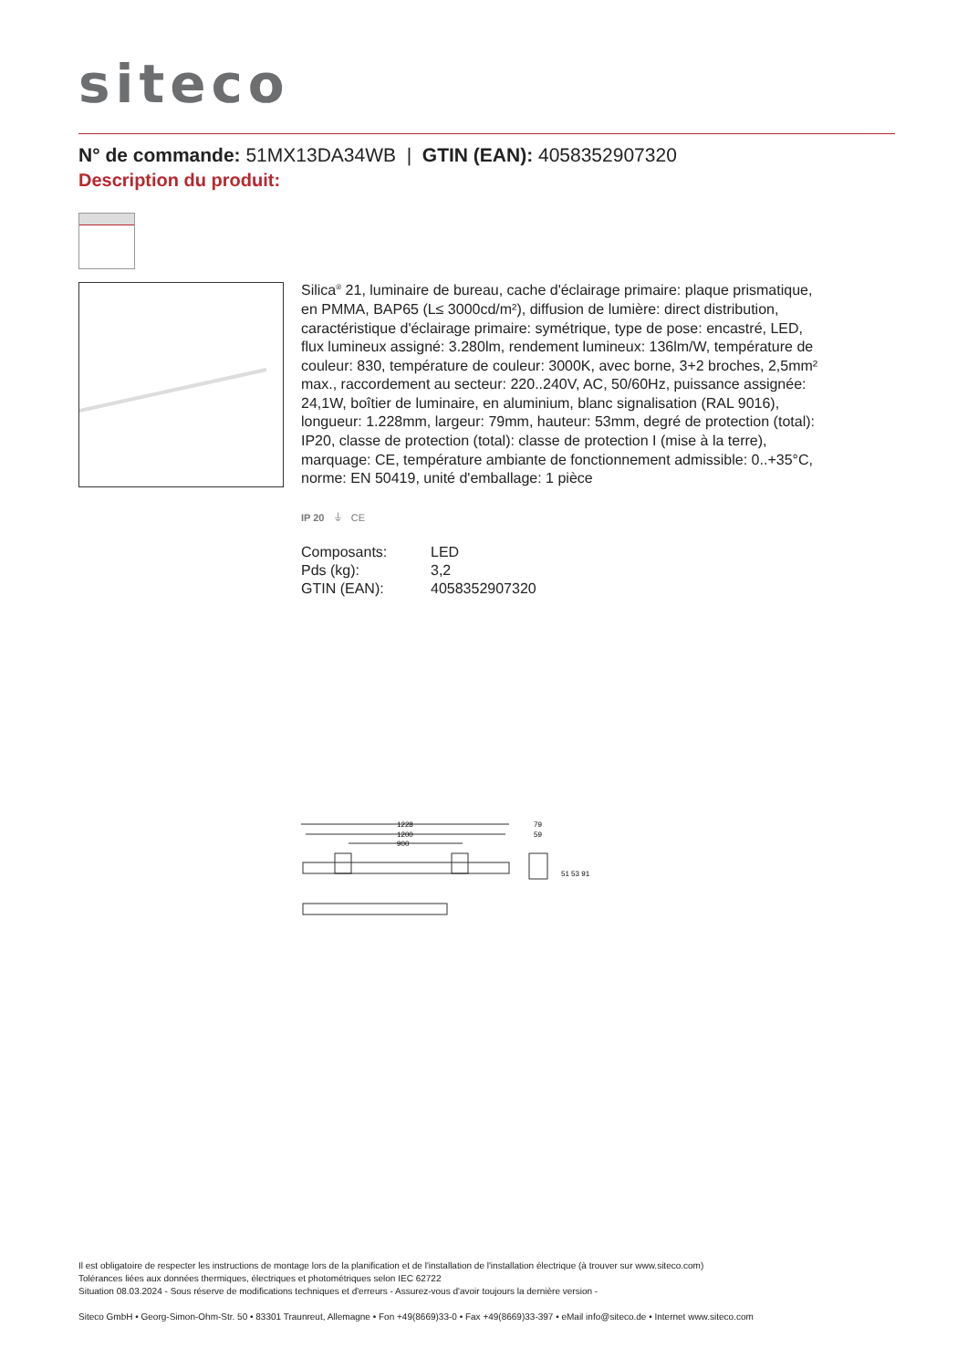siteco
N° de commande: 51MX13DA34WB | GTIN (EAN): 4058352907320
Description du produit:
Silica<sup>®</sup> 21, luminaire de bureau, cache d'éclairage primaire: plaque prismatique, en PMMA, BAP65 (L≤ 3000cd/m²), diffusion de lumière: direct distribution, caractéristique d'éclairage primaire: symétrique, type de pose: encastré, LED, flux lumineux assigné: 3.280lm, rendement lumineux: 136lm/W, température de couleur: 830, température de couleur: 3000K, avec borne, 3+2 broches, 2,5mm² max., raccordement au secteur: 220..240V, AC, 50/60Hz, puissance assignée: 24,1W, boîtier de luminaire, en aluminium, blanc signalisation (RAL 9016), longueur: 1.228mm, largeur: 79mm, hauteur: 53mm, degré de protection (total): IP20, classe de protection (total): classe de protection I (mise à la terre), marquage: CE, température ambiante de fonctionnement admissible: 0..+35°C, norme: EN 50419, unité d'emballage: 1 pièce
IP 20 ⏚ CE
| Composants: | LED |
| Pds (kg): | 3,2 |
| GTIN (EAN): | 4058352907320 |
1228
1200
900
79
59
51 53 91
Il est obligatoire de respecter les instructions de montage lors de la planification et de l'installation de l'installation électrique (à trouver sur www.siteco.com)
Tolérances liées aux données thermiques, électriques et photométriques selon IEC 62722
Situation 08.03.2024 - Sous réserve de modifications techniques et d'erreurs - Assurez-vous d'avoir toujours la dernière version -
Siteco GmbH • Georg-Simon-Ohm-Str. 50 • 83301 Traunreut, Allemagne • Fon +49(8669)33-0 • Fax +49(8669)33-397 • eMail info@siteco.de • Internet www.siteco.com